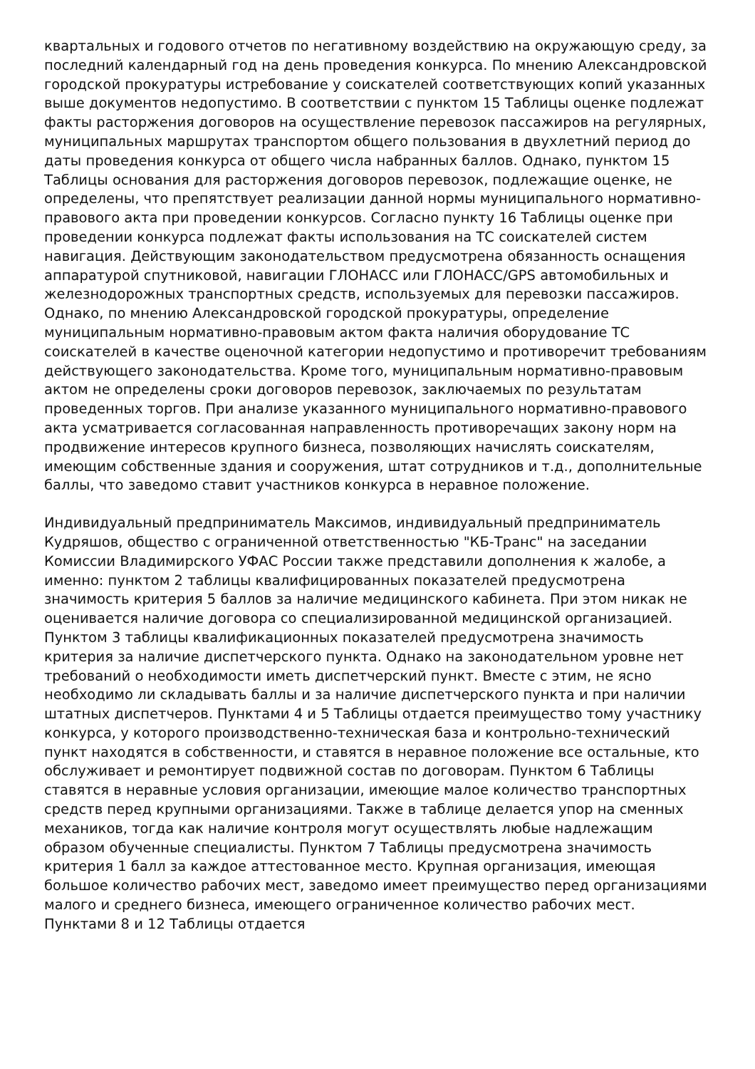квартальных и годового отчетов по негативному воздействию на окружающую среду, за последний календарный год на день проведения конкурса. По мнению Александровской городской прокуратуры истребование у соискателей соответствующих копий указанных выше документов недопустимо. В соответствии с пунктом 15 Таблицы оценке подлежат факты расторжения договоров на осуществление перевозок пассажиров на регулярных, муниципальных маршрутах транспортом общего пользования в двухлетний период до даты проведения конкурса от общего числа набранных баллов. Однако, пунктом 15 Таблицы основания для расторжения договоров перевозок, подлежащие оценке, не определены, что препятствует реализации данной нормы муниципального нормативно-правового акта при проведении конкурсов. Согласно пункту 16 Таблицы оценке при проведении конкурса подлежат факты использования на ТС соискателей систем навигация. Действующим законодательством предусмотрена обязанность оснащения аппаратурой спутниковой, навигации ГЛОНАСС или ГЛОНАСС/GPS автомобильных и железнодорожных транспортных средств, используемых для перевозки пассажиров. Однако, по мнению Александровской городской прокуратуры, определение муниципальным нормативно-правовым актом факта наличия оборудование ТС соискателей в качестве оценочной категории недопустимо и противоречит требованиям действующего законодательства. Кроме того, муниципальным нормативно-правовым актом не определены сроки договоров перевозок, заключаемых по результатам проведенных торгов. При анализе указанного муниципального нормативно-правового акта усматривается согласованная направленность противоречащих закону норм на продвижение интересов крупного бизнеса, позволяющих начислять соискателям, имеющим собственные здания и сооружения, штат сотрудников и т.д., дополнительные баллы, что заведомо ставит участников конкурса в неравное положение.
Индивидуальный предприниматель Максимов, индивидуальный предприниматель Кудряшов, общество с ограниченной ответственностью "КБ-Транс" на заседании Комиссии Владимирского УФАС России также представили дополнения к жалобе, а именно: пунктом 2 таблицы квалифицированных показателей предусмотрена значимость критерия 5 баллов за наличие медицинского кабинета. При этом никак не оценивается наличие договора со специализированной медицинской организацией. Пунктом 3 таблицы квалификационных показателей предусмотрена значимость критерия за наличие диспетчерского пункта. Однако на законодательном уровне нет требований о необходимости иметь диспетчерский пункт. Вместе с этим, не ясно необходимо ли складывать баллы и за наличие диспетчерского пункта и при наличии штатных диспетчеров. Пунктами 4 и 5 Таблицы отдается преимущество тому участнику конкурса, у которого производственно-техническая база и контрольно-технический пункт находятся в собственности, и ставятся в неравное положение все остальные, кто обслуживает и ремонтирует подвижной состав по договорам. Пунктом 6 Таблицы ставятся в неравные условия организации, имеющие малое количество транспортных средств перед крупными организациями. Также в таблице делается упор на сменных механиков, тогда как наличие контроля могут осуществлять любые надлежащим образом обученные специалисты. Пунктом 7 Таблицы предусмотрена значимость критерия 1 балл за каждое аттестованное место. Крупная организация, имеющая большое количество рабочих мест, заведомо имеет преимущество перед организациями малого и среднего бизнеса, имеющего ограниченное количество рабочих мест. Пунктами 8 и 12 Таблицы отдается